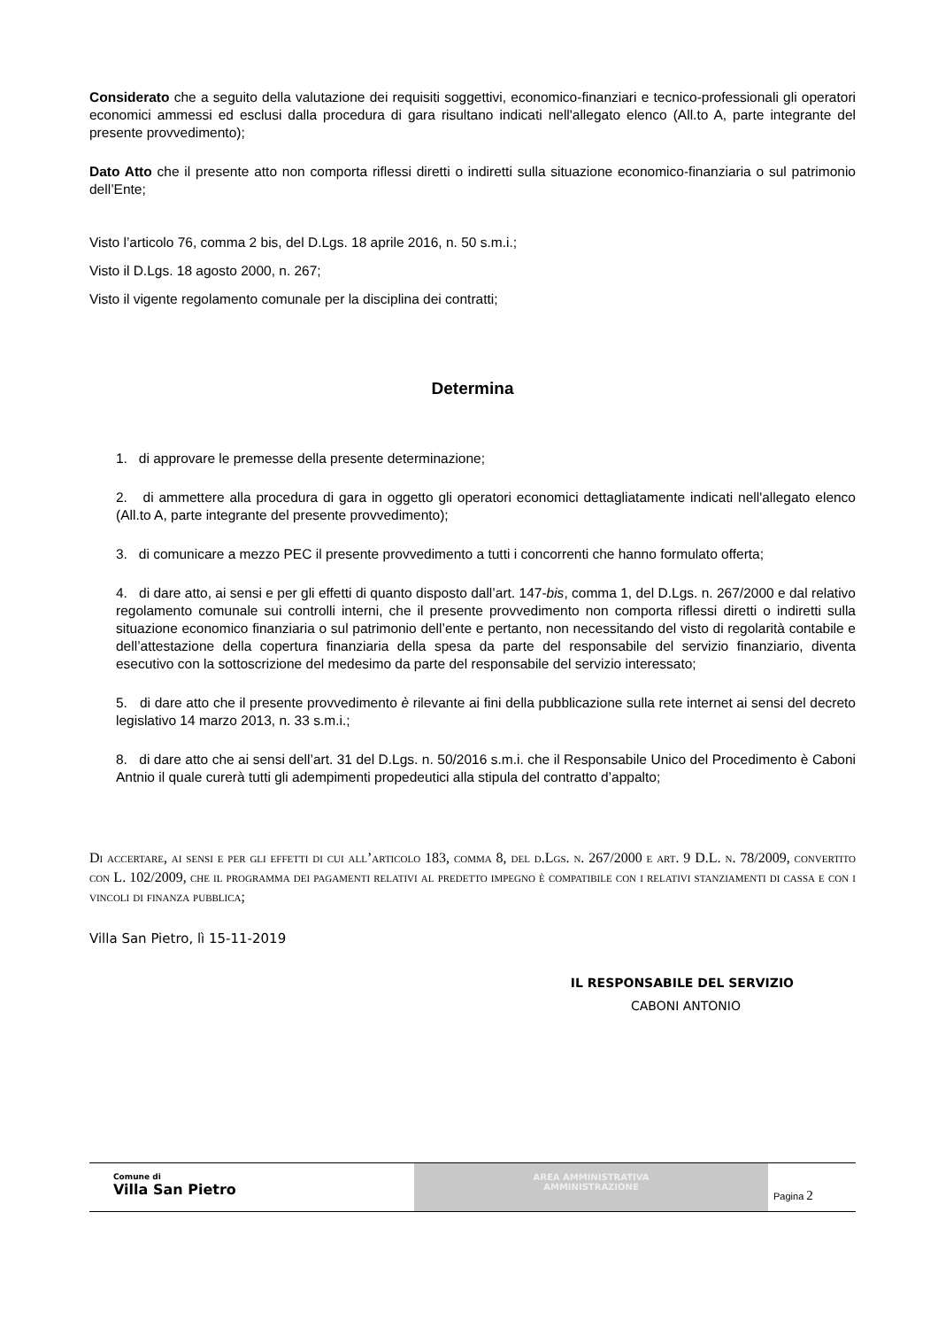Considerato che a seguito della valutazione dei requisiti soggettivi, economico-finanziari e tecnico-professionali gli operatori economici ammessi ed esclusi dalla procedura di gara risultano indicati nell'allegato elenco (All.to A, parte integrante del presente provvedimento);
Dato Atto che il presente atto non comporta riflessi diretti o indiretti sulla situazione economico-finanziaria o sul patrimonio dell’Ente;
Visto l’articolo 76, comma 2 bis, del D.Lgs. 18 aprile 2016, n. 50 s.m.i.;
Visto il D.Lgs. 18 agosto 2000, n. 267;
Visto il vigente regolamento comunale per la disciplina dei contratti;
Determina
1. di approvare le premesse della presente determinazione;
2. di ammettere alla procedura di gara in oggetto gli operatori economici dettagliatamente indicati nell'allegato elenco (All.to A, parte integrante del presente provvedimento);
3. di comunicare a mezzo PEC il presente provvedimento a tutti i concorrenti che hanno formulato offerta;
4. di dare atto, ai sensi e per gli effetti di quanto disposto dall’art. 147-bis, comma 1, del D.Lgs. n. 267/2000 e dal relativo regolamento comunale sui controlli interni, che il presente provvedimento non comporta riflessi diretti o indiretti sulla situazione economico finanziaria o sul patrimonio dell’ente e pertanto, non necessitando del visto di regolarità contabile e dell’attestazione della copertura finanziaria della spesa da parte del responsabile del servizio finanziario, diventa esecutivo con la sottoscrizione del medesimo da parte del responsabile del servizio interessato;
5. di dare atto che il presente provvedimento è rilevante ai fini della pubblicazione sulla rete internet ai sensi del decreto legislativo 14 marzo 2013, n. 33 s.m.i.;
8. di dare atto che ai sensi dell’art. 31 del D.Lgs. n. 50/2016 s.m.i. che il Responsabile Unico del Procedimento è Caboni Antnio il quale curerà tutti gli adempimenti propedeutici alla stipula del contratto d’appalto;
Di accertare, ai sensi e per gli effetti di cui all’articolo 183, comma 8, del d.Lgs. n. 267/2000 e art. 9 D.L. n. 78/2009, convertito con L. 102/2009, che il programma dei pagamenti relativi al predetto impegno è compatibile con i relativi stanziamenti di cassa e con i vincoli di finanza pubblica;
Villa San Pietro, lì 15-11-2019
IL RESPONSABILE DEL SERVIZIO
CABONI ANTONIO
Comune di
Villa San Pietro
AREA AMMINISTRATIVA
AMMINISTRAZIONE
Pagina 2